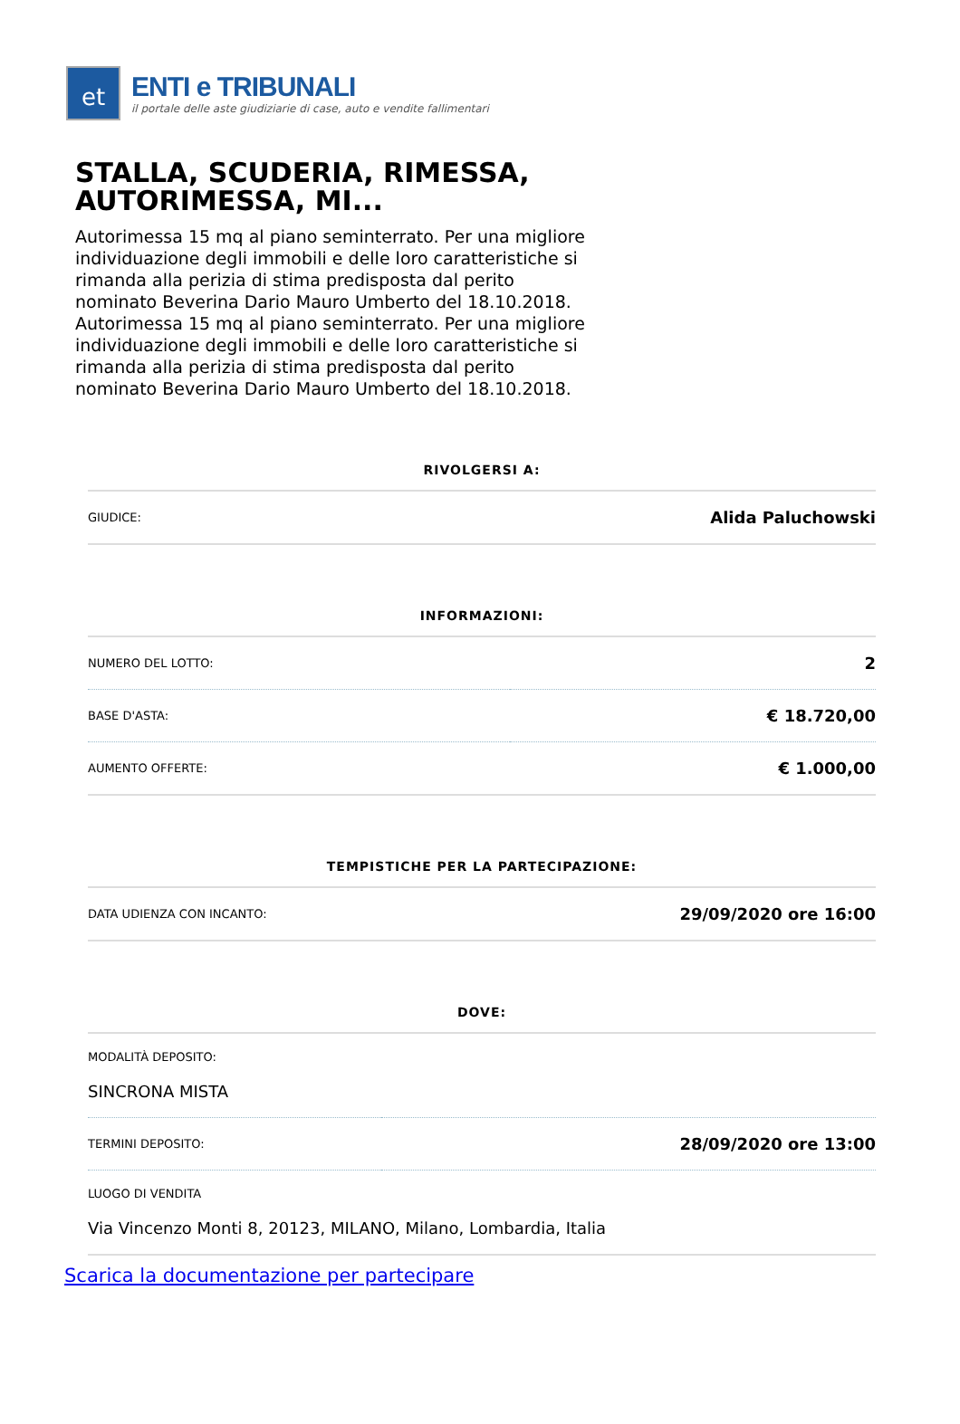et
ENTI e TRIBUNALI
il portale delle aste giudiziarie di case, auto e vendite fallimentari
STALLA, SCUDERIA, RIMESSA, AUTORIMESSA, MI...
Autorimessa 15 mq al piano seminterrato. Per una migliore individuazione degli immobili e delle loro caratteristiche si rimanda alla perizia di stima predisposta dal perito nominato Beverina Dario Mauro Umberto del 18.10.2018. Autorimessa 15 mq al piano seminterrato. Per una migliore individuazione degli immobili e delle loro caratteristiche si rimanda alla perizia di stima predisposta dal perito nominato Beverina Dario Mauro Umberto del 18.10.2018.
RIVOLGERSI A:
| GIUDICE: | Alida Paluchowski |
INFORMAZIONI:
| NUMERO DEL LOTTO: | 2 |
| BASE D'ASTA: | € 18.720,00 |
| AUMENTO OFFERTE: | € 1.000,00 |
TEMPISTICHE PER LA PARTECIPAZIONE:
| DATA UDIENZA CON INCANTO: | 29/09/2020 ore 16:00 |
DOVE:
| MODALITÀ DEPOSITO: SINCRONA MISTA | |
| TERMINI DEPOSITO: | 28/09/2020 ore 13:00 |
| LUOGO DI VENDITA Via Vincenzo Monti 8, 20123, MILANO, Milano, Lombardia, Italia | |
Scarica la documentazione per partecipare